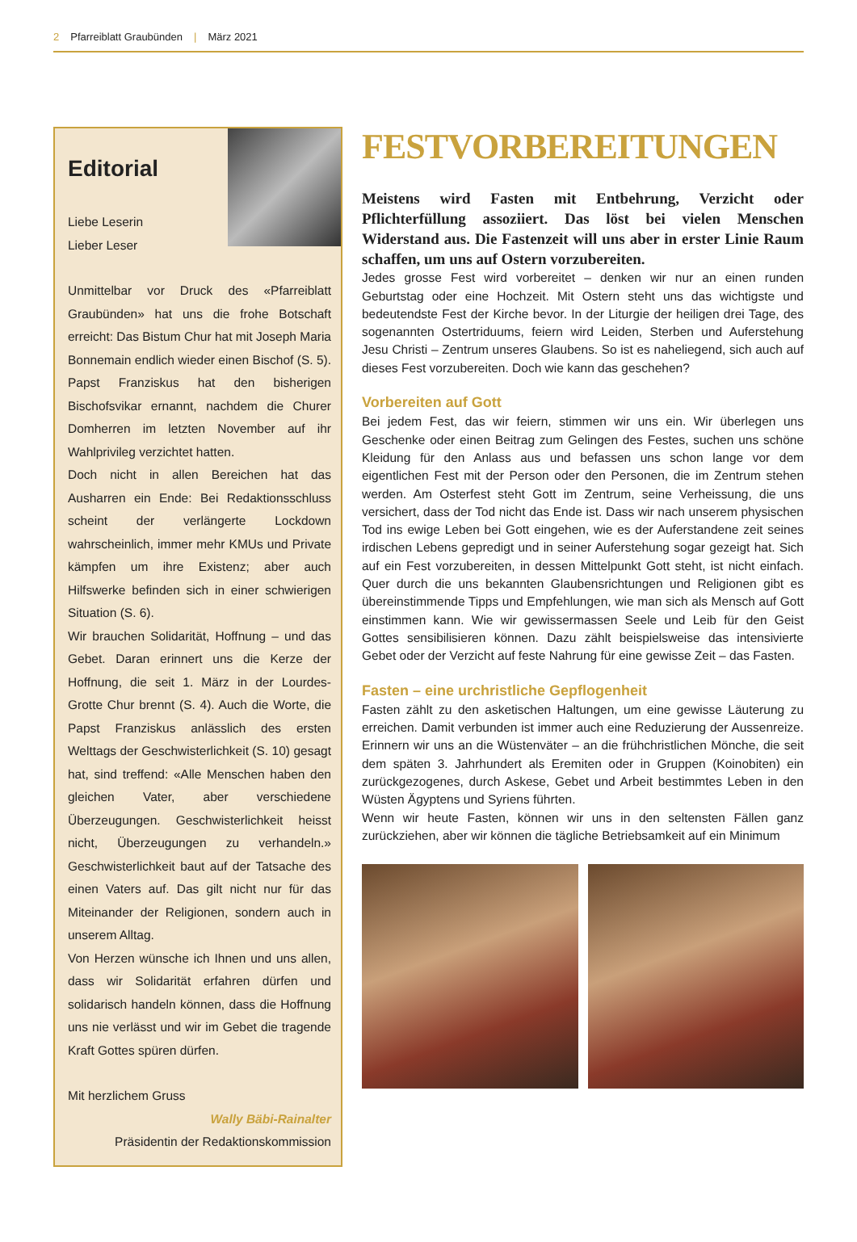2 Pfarreiblatt Graubünden | März 2021
Editorial
Liebe Leserin
Lieber Leser
Unmittelbar vor Druck des «Pfarreiblatt Graubünden» hat uns die frohe Botschaft erreicht: Das Bistum Chur hat mit Joseph Maria Bonnemain endlich wieder einen Bischof (S. 5). Papst Franziskus hat den bisherigen Bischofsvikar ernannt, nachdem die Churer Domherren im letzten November auf ihr Wahlprivileg verzichtet hatten.
Doch nicht in allen Bereichen hat das Ausharren ein Ende: Bei Redaktionsschluss scheint der verlängerte Lockdown wahrscheinlich, immer mehr KMUs und Private kämpfen um ihre Existenz; aber auch Hilfswerke befinden sich in einer schwierigen Situation (S. 6).
Wir brauchen Solidarität, Hoffnung – und das Gebet. Daran erinnert uns die Kerze der Hoffnung, die seit 1. März in der Lourdes-Grotte Chur brennt (S. 4). Auch die Worte, die Papst Franziskus anlässlich des ersten Welttags der Geschwisterlichkeit (S. 10) gesagt hat, sind treffend: «Alle Menschen haben den gleichen Vater, aber verschiedene Überzeugungen. Geschwisterlichkeit heisst nicht, Überzeugungen zu verhandeln.» Geschwisterlichkeit baut auf der Tatsache des einen Vaters auf. Das gilt nicht nur für das Miteinander der Religionen, sondern auch in unserem Alltag.
Von Herzen wünsche ich Ihnen und uns allen, dass wir Solidarität erfahren dürfen und solidarisch handeln können, dass die Hoffnung uns nie verlässt und wir im Gebet die tragende Kraft Gottes spüren dürfen.
Mit herzlichem Gruss
Wally Bäbi-Rainalter
Präsidentin der Redaktionskommission
FESTVORBEREITUNGEN
Meistens wird Fasten mit Entbehrung, Verzicht oder Pflichterfüllung assoziiert. Das löst bei vielen Menschen Widerstand aus. Die Fastenzeit will uns aber in erster Linie Raum schaffen, um uns auf Ostern vorzubereiten.
Jedes grosse Fest wird vorbereitet – denken wir nur an einen runden Geburtstag oder eine Hochzeit. Mit Ostern steht uns das wichtigste und bedeutendste Fest der Kirche bevor. In der Liturgie der heiligen drei Tage, des sogenannten Ostertriduums, feiern wird Leiden, Sterben und Auferstehung Jesu Christi – Zentrum unseres Glaubens. So ist es naheliegend, sich auch auf dieses Fest vorzubereiten. Doch wie kann das geschehen?
Vorbereiten auf Gott
Bei jedem Fest, das wir feiern, stimmen wir uns ein. Wir überlegen uns Geschenke oder einen Beitrag zum Gelingen des Festes, suchen uns schöne Kleidung für den Anlass aus und befassen uns schon lange vor dem eigentlichen Fest mit der Person oder den Personen, die im Zentrum stehen werden. Am Osterfest steht Gott im Zentrum, seine Verheissung, die uns versichert, dass der Tod nicht das Ende ist. Dass wir nach unserem physischen Tod ins ewige Leben bei Gott eingehen, wie es der Auferstandene zeit seines irdischen Lebens gepredigt und in seiner Auferstehung sogar gezeigt hat. Sich auf ein Fest vorzubereiten, in dessen Mittelpunkt Gott steht, ist nicht einfach. Quer durch die uns bekannten Glaubensrichtungen und Religionen gibt es übereinstimmende Tipps und Empfehlungen, wie man sich als Mensch auf Gott einstimmen kann. Wie wir gewissermassen Seele und Leib für den Geist Gottes sensibilisieren können. Dazu zählt beispielsweise das intensivierte Gebet oder der Verzicht auf feste Nahrung für eine gewisse Zeit – das Fasten.
Fasten – eine urchristliche Gepflogenheit
Fasten zählt zu den asketischen Haltungen, um eine gewisse Läuterung zu erreichen. Damit verbunden ist immer auch eine Reduzierung der Aussenreize. Erinnern wir uns an die Wüstenväter – an die frühchristlichen Mönche, die seit dem späten 3. Jahrhundert als Eremiten oder in Gruppen (Koinobiten) ein zurückgezogenes, durch Askese, Gebet und Arbeit bestimmtes Leben in den Wüsten Ägyptens und Syriens führten.
Wenn wir heute Fasten, können wir uns in den seltensten Fällen ganz zurückziehen, aber wir können die tägliche Betriebsamkeit auf ein Minimum